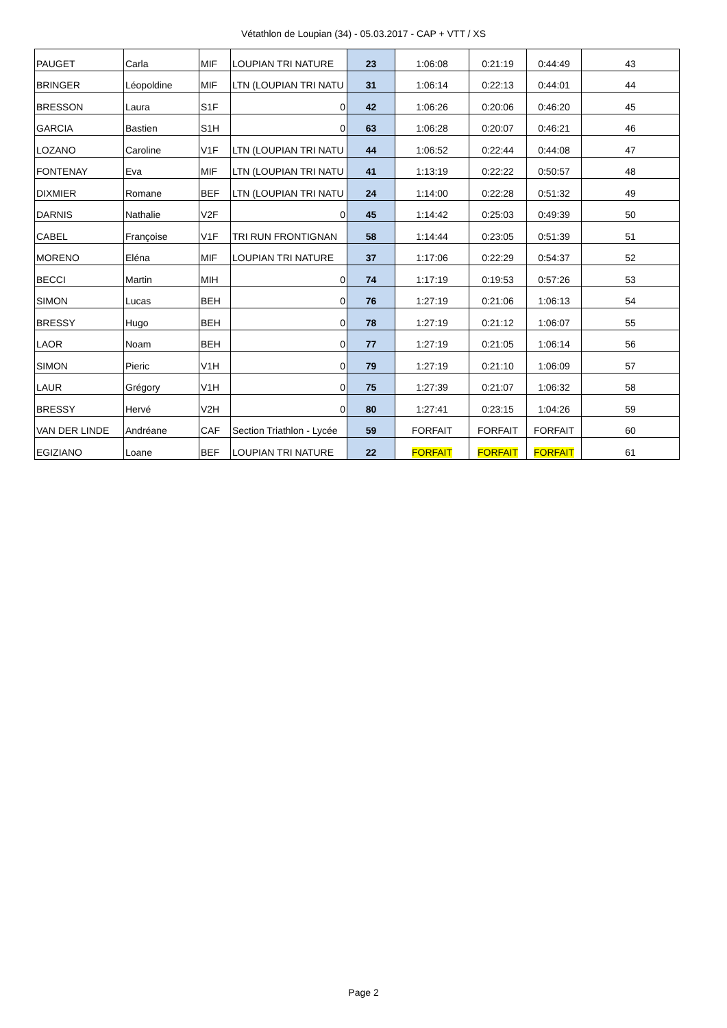Vétathlon de Loupian (34) - 05.03.2017 - CAP + VTT / XS
| PAUGET | Carla | MIF | LOUPIAN TRI NATURE | 23 | 1:06:08 | 0:21:19 | 0:44:49 | 43 |
| BRINGER | Léopoldine | MIF | LTN (LOUPIAN TRI NATU | 31 | 1:06:14 | 0:22:13 | 0:44:01 | 44 |
| BRESSON | Laura | S1F | 0 | 42 | 1:06:26 | 0:20:06 | 0:46:20 | 45 |
| GARCIA | Bastien | S1H | 0 | 63 | 1:06:28 | 0:20:07 | 0:46:21 | 46 |
| LOZANO | Caroline | V1F | LTN (LOUPIAN TRI NATU | 44 | 1:06:52 | 0:22:44 | 0:44:08 | 47 |
| FONTENAY | Eva | MIF | LTN (LOUPIAN TRI NATU | 41 | 1:13:19 | 0:22:22 | 0:50:57 | 48 |
| DIXMIER | Romane | BEF | LTN (LOUPIAN TRI NATU | 24 | 1:14:00 | 0:22:28 | 0:51:32 | 49 |
| DARNIS | Nathalie | V2F | 0 | 45 | 1:14:42 | 0:25:03 | 0:49:39 | 50 |
| CABEL | Françoise | V1F | TRI RUN FRONTIGNAN | 58 | 1:14:44 | 0:23:05 | 0:51:39 | 51 |
| MORENO | Eléna | MIF | LOUPIAN TRI NATURE | 37 | 1:17:06 | 0:22:29 | 0:54:37 | 52 |
| BECCI | Martin | MIH | 0 | 74 | 1:17:19 | 0:19:53 | 0:57:26 | 53 |
| SIMON | Lucas | BEH | 0 | 76 | 1:27:19 | 0:21:06 | 1:06:13 | 54 |
| BRESSY | Hugo | BEH | 0 | 78 | 1:27:19 | 0:21:12 | 1:06:07 | 55 |
| LAOR | Noam | BEH | 0 | 77 | 1:27:19 | 0:21:05 | 1:06:14 | 56 |
| SIMON | Pieric | V1H | 0 | 79 | 1:27:19 | 0:21:10 | 1:06:09 | 57 |
| LAUR | Grégory | V1H | 0 | 75 | 1:27:39 | 0:21:07 | 1:06:32 | 58 |
| BRESSY | Hervé | V2H | 0 | 80 | 1:27:41 | 0:23:15 | 1:04:26 | 59 |
| VAN DER LINDE | Andréane | CAF | Section Triathlon - Lycée | 59 | FORFAIT | FORFAIT | FORFAIT | 60 |
| EGIZIANO | Loane | BEF | LOUPIAN TRI NATURE | 22 | FORFAIT | FORFAIT | FORFAIT | 61 |
Page 2